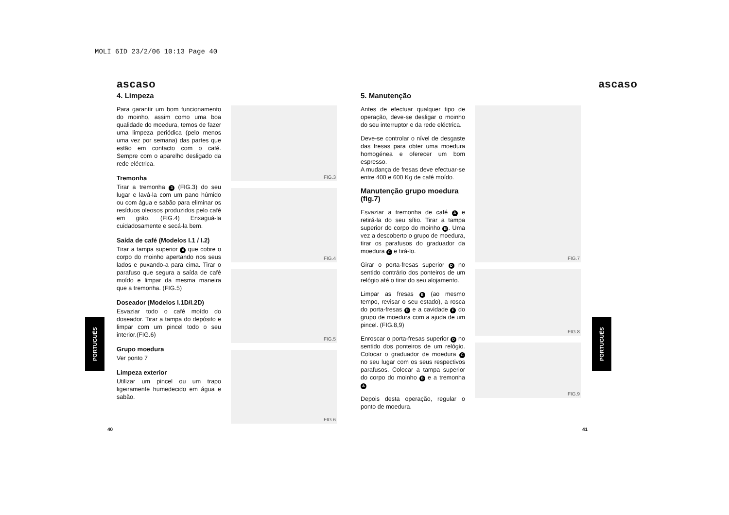MOLI 6ID 23/2/06 10:13 Page 40
ascaso
4. Limpeza
Para garantir um bom funcionamento do moinho, assim como uma boa qualidade do moedura, temos de fazer uma limpeza periódica (pelo menos uma vez por semana) das partes que estão em contacto com o café. Sempre com o aparelho desligado da rede eléctrica.
Tremonha
Tirar a tremonha 3 (FIG.3) do seu lugar e lavá-la com um pano húmido ou com água e sabão para eliminar os resíduos oleosos produzidos pelo café em grão. (FIG.4) Enxaguá-la cuidadosamente e secá-la bem.
Saída de café (Modelos I.1 / I.2)
Tirar a tampa superior 4 que cobre o corpo do moinho apertando nos seus lados e puxando-a para cima. Tirar o parafuso que segura a saída de café moído e limpar da mesma maneira que a tremonha. (FIG.5)
Doseador (Modelos I.1D/I.2D)
Esvaziar todo o café moído do doseador. Tirar a tampa do depósito e limpar com um pincel todo o seu interior.(FIG.6)
Grupo moedura
Ver ponto 7
Limpeza exterior
Utilizar um pincel ou um trapo ligeiramente humedecido em água e sabão.
FIG.3
FIG.4
FIG.5
FIG.6
40
PORTUGUÊS
ascaso
5. Manutenção
Antes de efectuar qualquer tipo de operação, deve-se desligar o moinho do seu interruptor e da rede eléctrica.
Deve-se controlar o nível de desgaste das fresas para obter uma moedura homogénea e oferecer um bom espresso.
A mudança de fresas deve efectuar-se entre 400 e 600 Kg de café moído.
Manutenção grupo moedura (fig.7)
Esvaziar a tremonha de café A e retirá-la do seu sítio. Tirar a tampa superior do corpo do moinho B. Uma vez a descoberto o grupo de moedura, tirar os parafusos do graduador da moedura C e tirá-lo.
Girar o porta-fresas superior D no sentido contrário dos ponteiros de um relógio até o tirar do seu alojamento.
Limpar as fresas E (ao mesmo tempo, revisar o seu estado), a rosca do porta-fresas D e a cavidade F do grupo de moedura com a ajuda de um pincel. (FIG.8,9)
Enroscar o porta-fresas superior D no sentido dos ponteiros de um relógio. Colocar o graduador de moedura C no seu lugar com os seus respectivos parafusos. Colocar a tampa superior do corpo do moinho B e a tremonha A
Depois desta operação, regular o ponto de moedura.
FIG.7
FIG.8
FIG.9
41
PORTUGUÊS